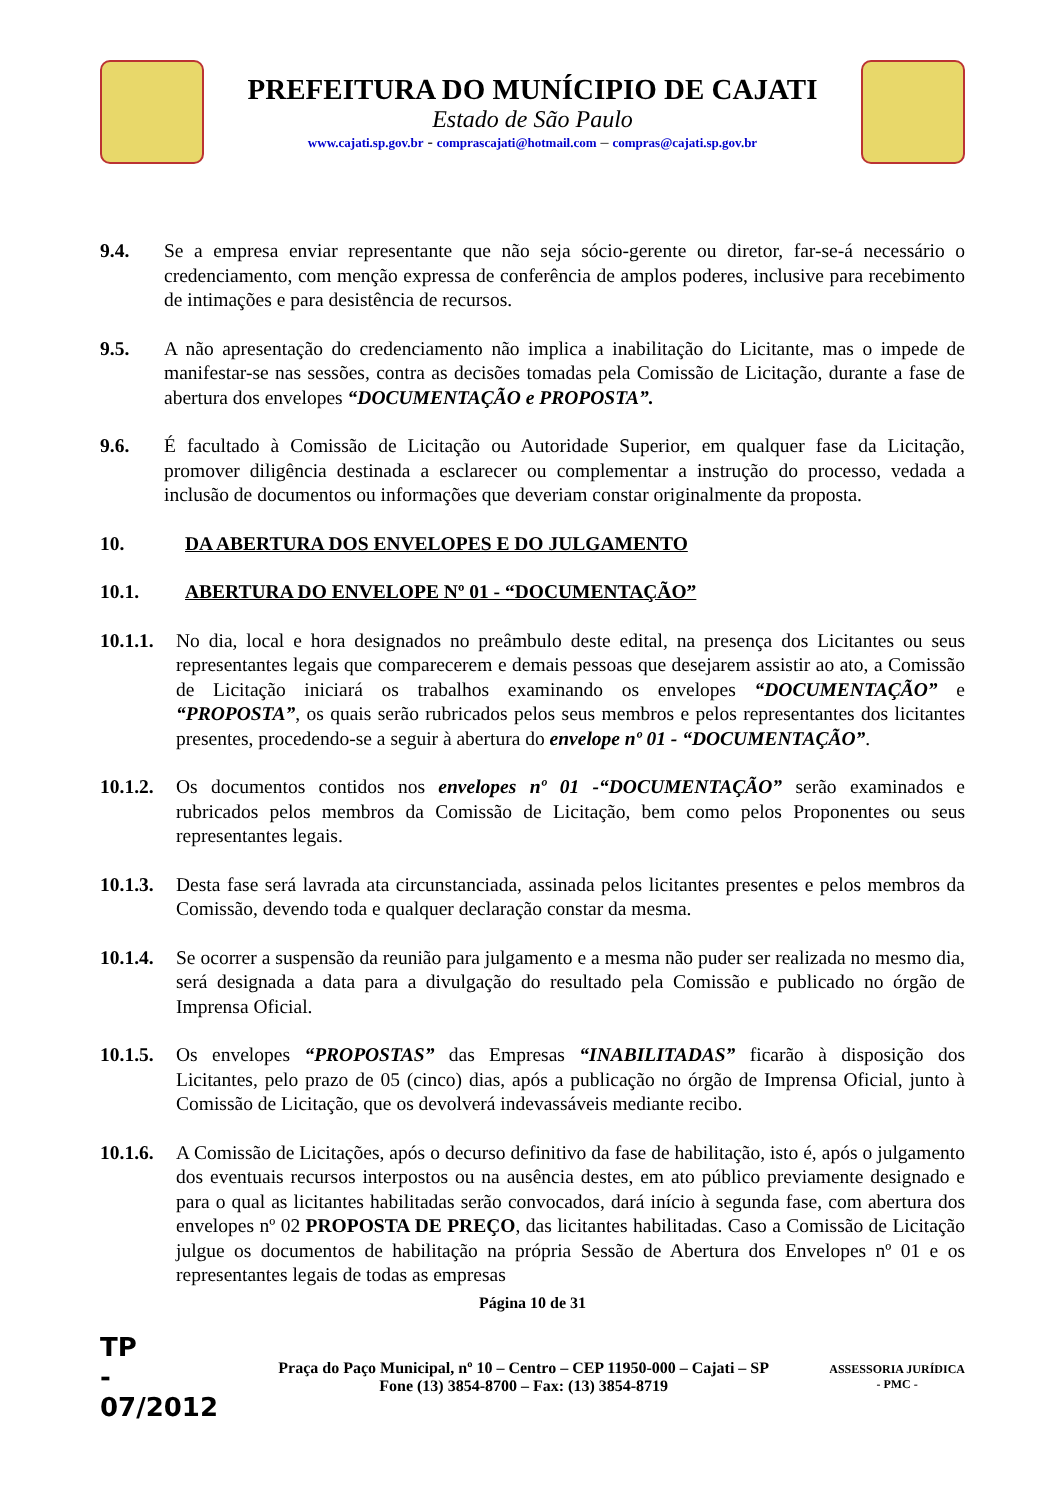PREFEITURA DO MUNÍCIPIO DE CAJATI
Estado de São Paulo
www.cajati.sp.gov.br - comprascajati@hotmail.com – compras@cajati.sp.gov.br
9.4. Se a empresa enviar representante que não seja sócio-gerente ou diretor, far-se-á necessário o credenciamento, com menção expressa de conferência de amplos poderes, inclusive para recebimento de intimações e para desistência de recursos.
9.5. A não apresentação do credenciamento não implica a inabilitação do Licitante, mas o impede de manifestar-se nas sessões, contra as decisões tomadas pela Comissão de Licitação, durante a fase de abertura dos envelopes “DOCUMENTAÇÃO e PROPOSTA”.
9.6. É facultado à Comissão de Licitação ou Autoridade Superior, em qualquer fase da Licitação, promover diligência destinada a esclarecer ou complementar a instrução do processo, vedada a inclusão de documentos ou informações que deveriam constar originalmente da proposta.
10. DA ABERTURA DOS ENVELOPES E DO JULGAMENTO
10.1. ABERTURA DO ENVELOPE Nº 01 - “DOCUMENTAÇÃO”
10.1.1. No dia, local e hora designados no preâmbulo deste edital, na presença dos Licitantes ou seus representantes legais que comparecerem e demais pessoas que desejarem assistir ao ato, a Comissão de Licitação iniciará os trabalhos examinando os envelopes “DOCUMENTAÇÃO” e “PROPOSTA”, os quais serão rubricados pelos seus membros e pelos representantes dos licitantes presentes, procedendo-se a seguir à abertura do envelope nº 01 - “DOCUMENTAÇÃO”.
10.1.2. Os documentos contidos nos envelopes nº 01 -“DOCUMENTAÇÃO” serão examinados e rubricados pelos membros da Comissão de Licitação, bem como pelos Proponentes ou seus representantes legais.
10.1.3. Desta fase será lavrada ata circunstanciada, assinada pelos licitantes presentes e pelos membros da Comissão, devendo toda e qualquer declaração constar da mesma.
10.1.4. Se ocorrer a suspensão da reunião para julgamento e a mesma não puder ser realizada no mesmo dia, será designada a data para a divulgação do resultado pela Comissão e publicado no órgão de Imprensa Oficial.
10.1.5. Os envelopes “PROPOSTAS” das Empresas “INABILITADAS” ficarão à disposição dos Licitantes, pelo prazo de 05 (cinco) dias, após a publicação no órgão de Imprensa Oficial, junto à Comissão de Licitação, que os devolverá indevassáveis mediante recibo.
10.1.6. A Comissão de Licitações, após o decurso definitivo da fase de habilitação, isto é, após o julgamento dos eventuais recursos interpostos ou na ausência destes, em ato público previamente designado e para o qual as licitantes habilitadas serão convocados, dará início à segunda fase, com abertura dos envelopes nº 02 PROPOSTA DE PREÇO, das licitantes habilitadas. Caso a Comissão de Licitação julgue os documentos de habilitação na própria Sessão de Abertura dos Envelopes nº 01 e os representantes legais de todas as empresas
Página 10 de 31
TP
-
07/2012
Praça do Paço Municipal, nº 10 – Centro – CEP 11950-000 – Cajati – SP
Fone (13) 3854-8700 – Fax: (13) 3854-8719
ASSESSORIA JURÍDICA
- PMC -